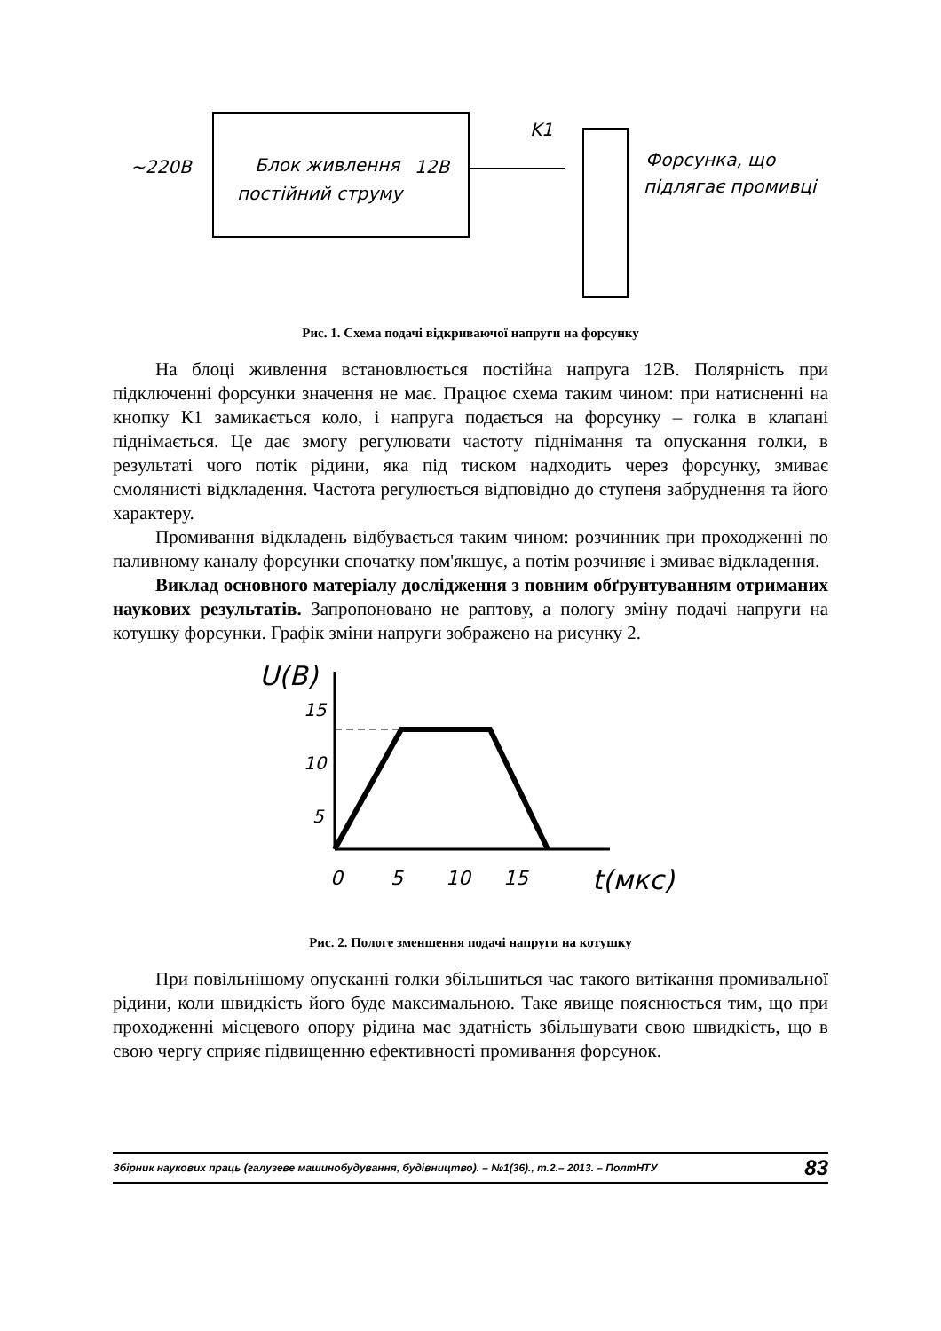~220B
Блок живлення
постійний струму
12B
K1
Форсунка, що
підлягає промивці
Рис. 1. Схема подачі відкриваючої напруги на форсунку
На блоці живлення встановлюється постійна напруга 12В. Полярність при підключенні форсунки значення не має. Працює схема таким чином: при натисненні на кнопку К1 замикається коло, і напруга подається на форсунку – голка в клапані піднімається. Це дає змогу регулювати частоту піднімання та опускання голки, в результаті чого потік рідини, яка під тиском надходить через форсунку, змиває смолянисті відкладення. Частота регулюється відповідно до ступеня забруднення та його характеру.
Промивання відкладень відбувається таким чином: розчинник при проходженні по паливному каналу форсунки спочатку пом'якшує, а потім розчиняє і змиває відкладення.
Виклад основного матеріалу дослідження з повним обґрунтуванням отриманих наукових результатів. Запропоновано не раптову, а пологу зміну подачі напруги на котушку форсунки. Графік зміни напруги зображено на рисунку 2.
U(B)
15
10
5
0
5
10
15
t(мкс)
Рис. 2. Пологе зменшення подачі напруги на котушку
При повільнішому опусканні голки збільшиться час такого витікання промивальної рідини, коли швидкість його буде максимальною. Таке явище пояснюється тим, що при проходженні місцевого опору рідина має здатність збільшувати свою швидкість, що в свою чергу сприяє підвищенню ефективності промивання форсунок.
Збірник наукових праць (галузеве машинобудування, будівництво). – №1(36)., т.2.– 2013. – ПолтНТУ 83